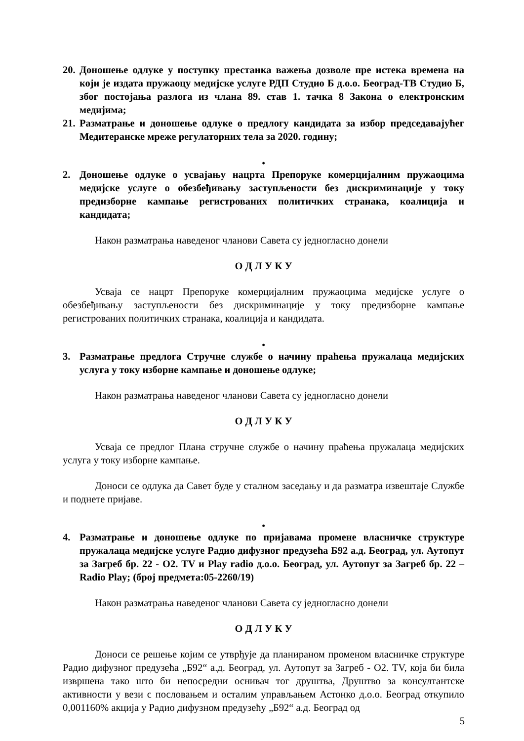20. Доношење одлуке у поступку престанка важења дозволе пре истека времена на који је издата пружаоцу медијске услуге РДП Студио Б д.о.о. Београд-ТВ Студио Б, због постојања разлога из члана 89. став 1. тачка 8 Закона о електронским медијима;
21. Разматрање и доношење одлуке о предлогу кандидата за избор председавајућег Медитеранске мреже регулаторних тела за 2020. годину;
•
2. Доношење одлуке о усвајању нацрта Препоруке комерцијалним пружаоцима медијске услуге о обезбеђивању заступљености без дискриминације у току предизборне кампање регистрованих политичких странака, коалиција и кандидата;
Након разматрања наведеног чланови Савета су једногласно донели
О Д Л У К У
Усваја се нацрт Препоруке комерцијалним пружаоцима медијске услуге о обезбеђивању заступљености без дискриминације у току предизборне кампање регистрованих политичких странака, коалиција и кандидата.
•
3. Разматрање предлога Стручне службе о начину праћења пружалаца медијских услуга у току изборне кампање и доношење одлуке;
Након разматрања наведеног чланови Савета су једногласно донели
О Д Л У К У
Усваја се предлог Плана стручне службе о начину праћења пружалаца медијских услуга у току изборне кампање.
Доноси се одлука да Савет буде у сталном заседању и да разматра извештаје Службе и поднете пријаве.
•
4. Разматрање и доношење одлуке по пријавама промене власничке структуре пружалаца медијске услуге Радио дифузног предузећа Б92 а.д. Београд, ул. Аутопут за Загреб бр. 22 - О2. TV и Play radio д.о.о. Београд, ул. Аутопут за Загреб бр. 22 – Radio Play; (број предмета:05-2260/19)
Након разматрања наведеног чланови Савета су једногласно донели
О Д Л У К У
Доноси се решење којим се утврђује да планираном променом власничке структуре Радио дифузног предузећа „Б92“ а.д. Београд, ул. Аутопут за Загреб - О2. TV, која би била извршена тако што би непосредни оснивач тог друштва, Друштво за консултантске активности у вези с пословањем и осталим управљањем Астонко д.о.о. Београд откупило 0,001160% акција у Радио дифузном предузећу „Б92“ а.д. Београд од
5